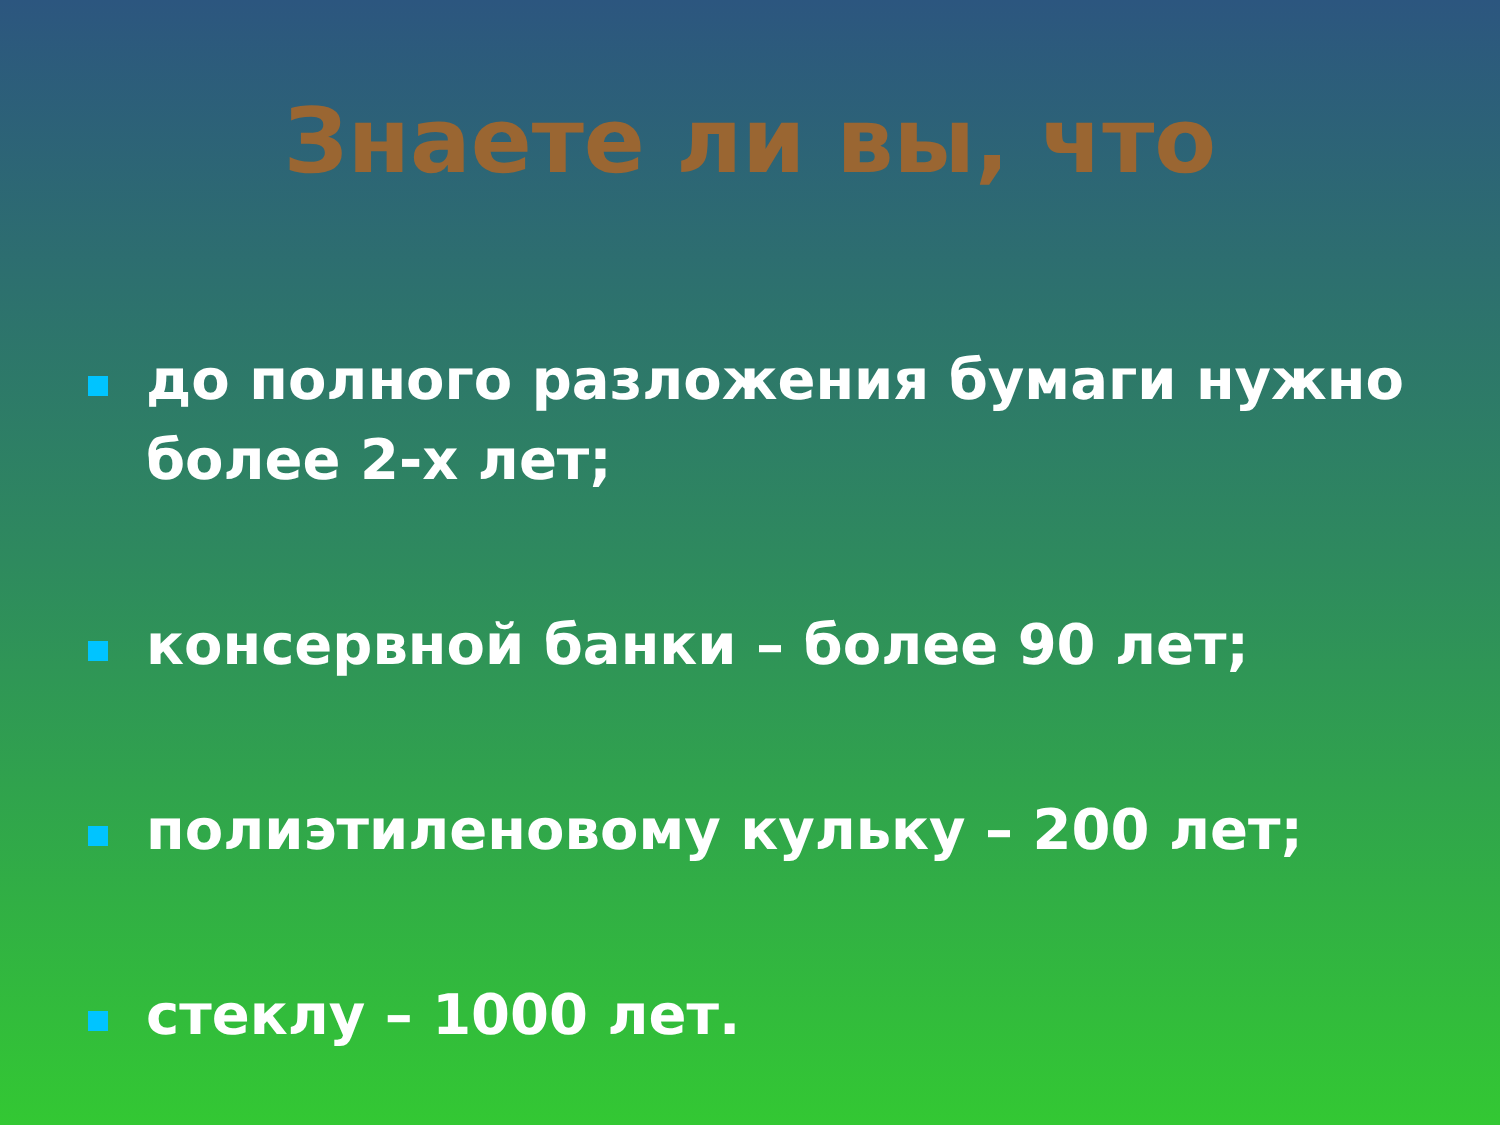Знаете ли вы, что
до полного разложения бумаги нужно более 2-х лет;
консервной банки – более 90 лет;
полиэтиленовому кульку – 200 лет;
стеклу – 1000 лет.